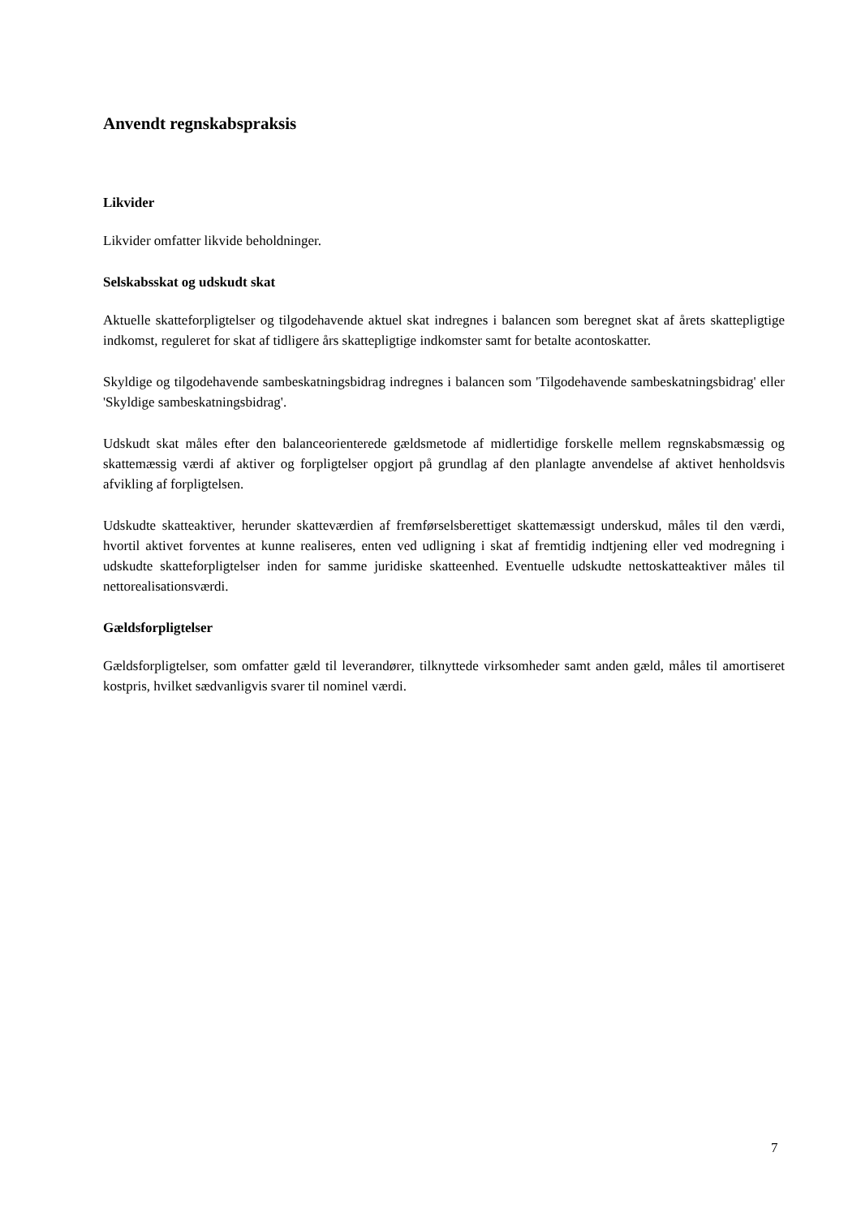Anvendt regnskabspraksis
Likvider
Likvider omfatter likvide beholdninger.
Selskabsskat og udskudt skat
Aktuelle skatteforpligtelser og tilgodehavende aktuel skat indregnes i balancen som beregnet skat af årets skattepligtige indkomst, reguleret for skat af tidligere års skattepligtige indkomster samt for betalte acontoskatter.
Skyldige og tilgodehavende sambeskatningsbidrag indregnes i balancen som 'Tilgodehavende sambeskatningsbidrag' eller 'Skyldige sambeskatningsbidrag'.
Udskudt skat måles efter den balanceorienterede gældsmetode af midlertidige forskelle mellem regnskabsmæssig og skattemæssig værdi af aktiver og forpligtelser opgjort på grundlag af den planlagte anvendelse af aktivet henholdsvis afvikling af forpligtelsen.
Udskudte skatteaktiver, herunder skatteværdien af fremførselsberettiget skattemæssigt underskud, måles til den værdi, hvortil aktivet forventes at kunne realiseres, enten ved udligning i skat af fremtidig indtjening eller ved modregning i udskudte skatteforpligtelser inden for samme juridiske skatteenhed. Eventuelle udskudte nettoskatteaktiver måles til nettorealisationsværdi.
Gældsforpligtelser
Gældsforpligtelser, som omfatter gæld til leverandører, tilknyttede virksomheder samt anden gæld, måles til amortiseret kostpris, hvilket sædvanligvis svarer til nominel værdi.
7